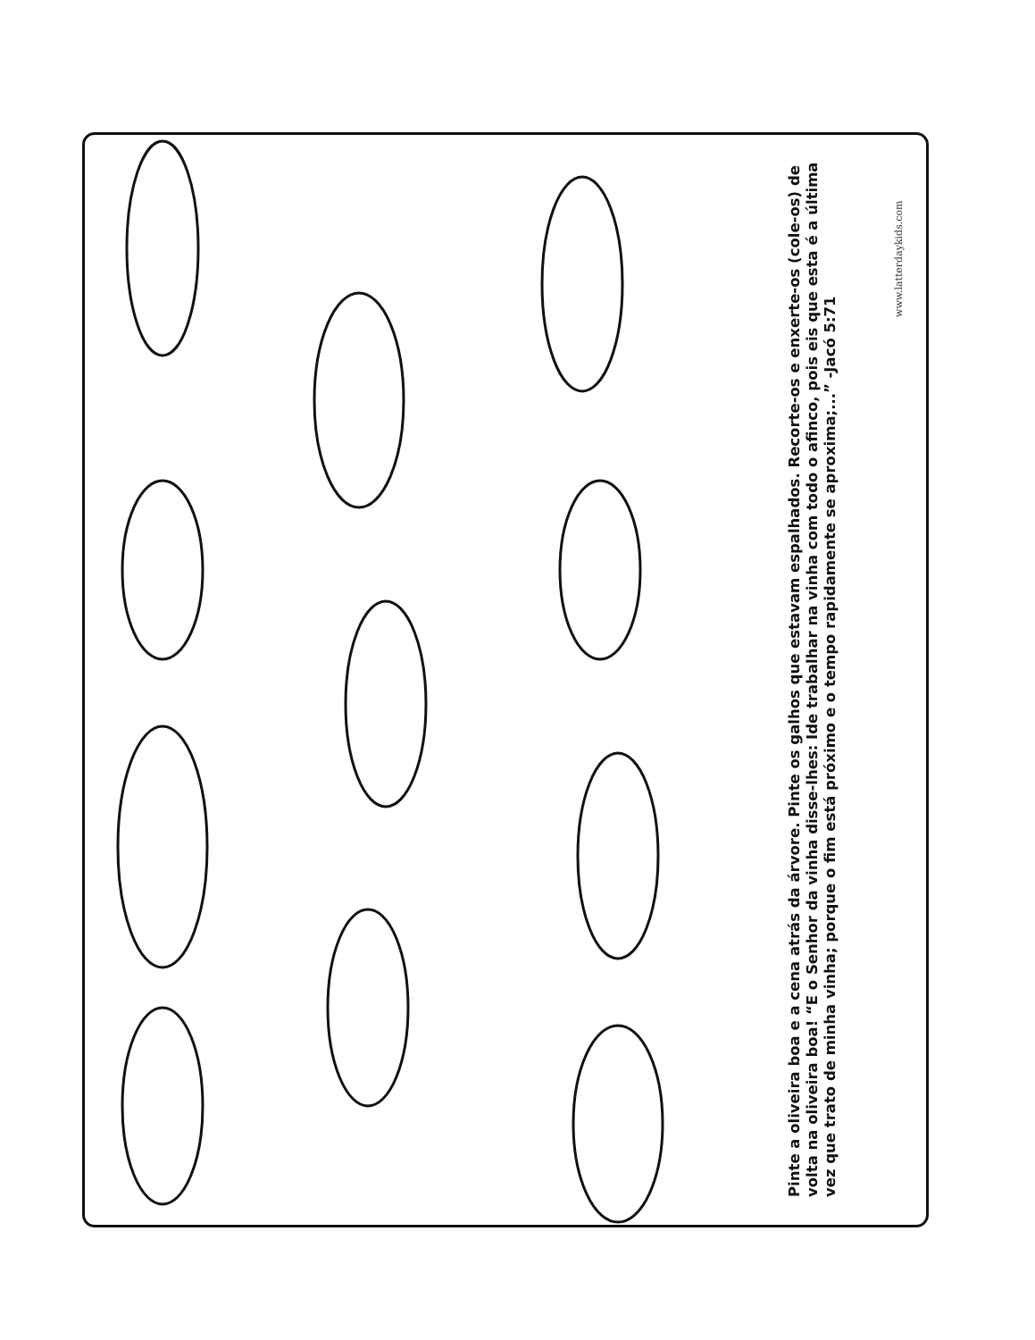Pinte a oliveira boa e a cena atrás da árvore. Pinte os galhos que estavam espalhados. Recorte-os e enxerte-os (cole-os) de volta na oliveira boa! “E o Senhor da vinha disse-lhes: Ide trabalhar na vinha com todo o afinco, pois eis que esta é a última vez que trato de minha vinha; porque o fim está próximo e o tempo rapidamente se aproxima;...” -Jacó 5:71
www.latterdaykids.com